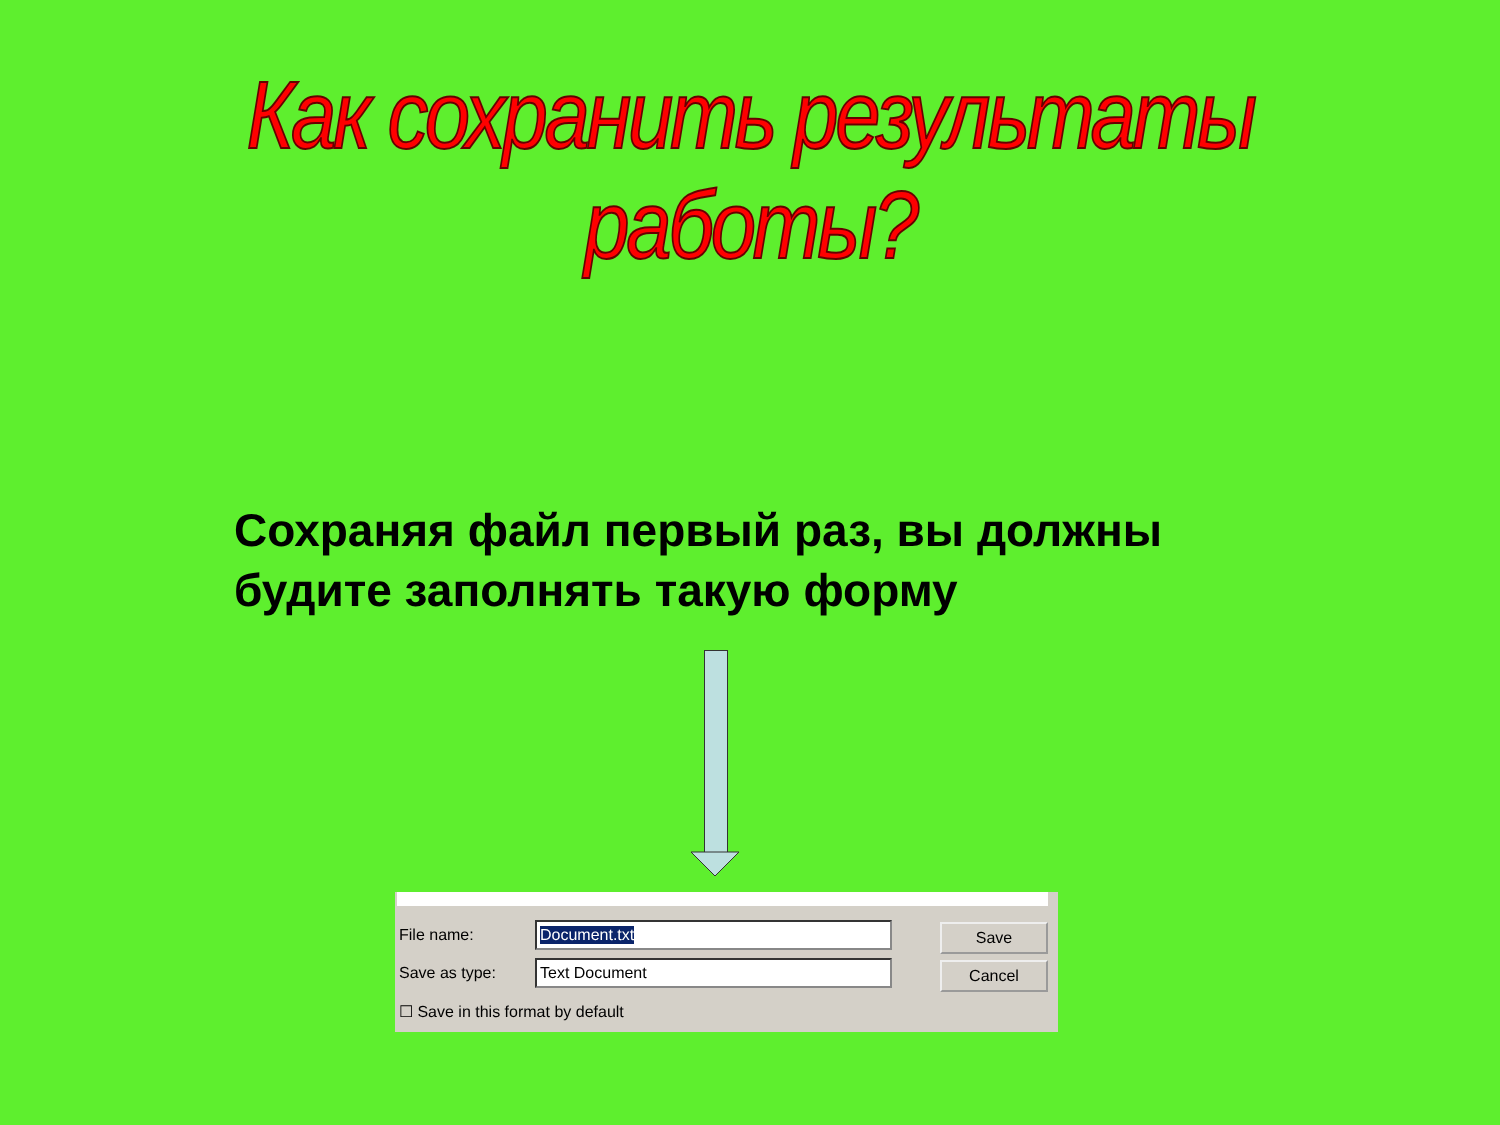Как сохранить результаты работы?
Сохраняя файл первый раз, вы должны
будите заполнять такую форму
File name: Document.txt
Save as type: Text Document
☐ Save in this format by default
Save
Cancel